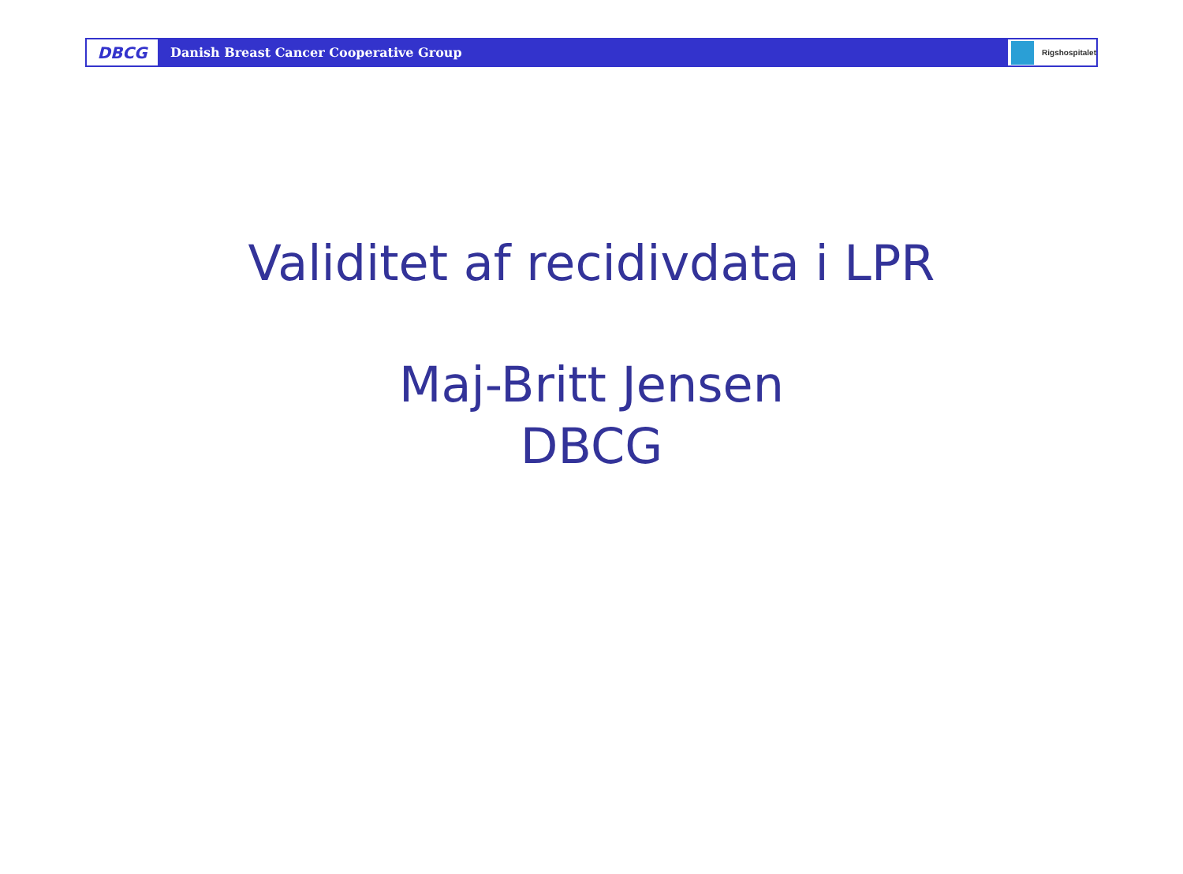DBCG
Danish Breast Cancer Cooperative Group
Rigshospitalet
Validitet af recidivdata i LPR
Maj-Britt Jensen
DBCG